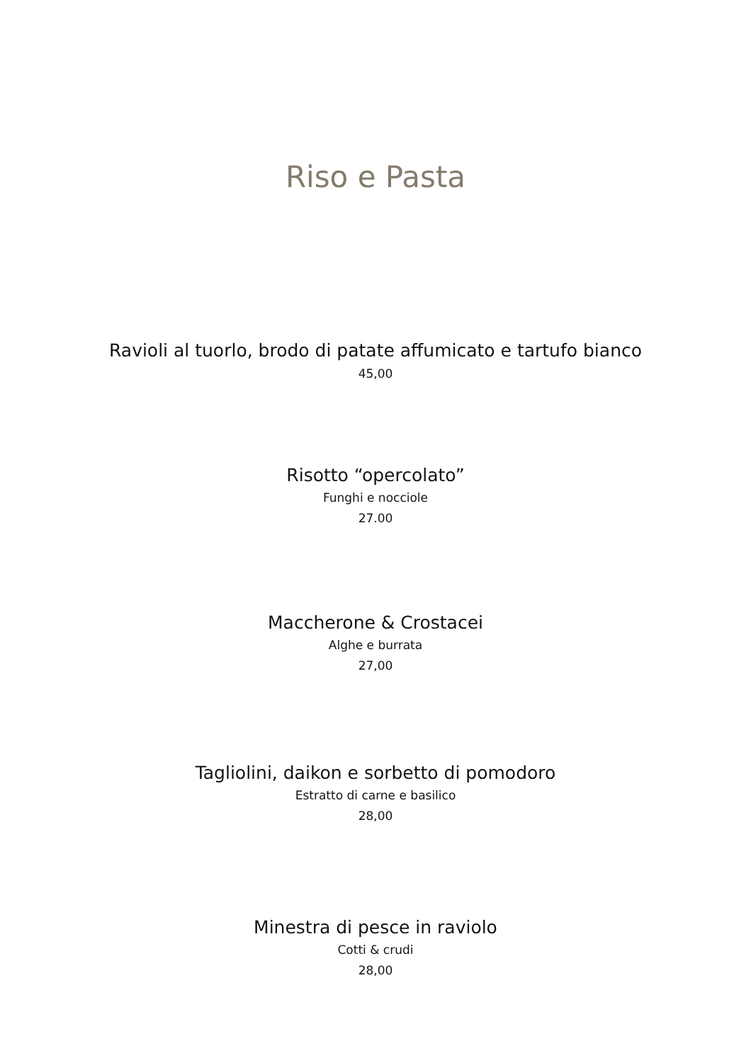Riso e Pasta
Ravioli al tuorlo, brodo di patate affumicato e tartufo bianco
45,00
Risotto “opercolato”
Funghi e nocciole
27.00
Maccherone & Crostacei
Alghe e burrata
27,00
Tagliolini, daikon e sorbetto di pomodoro
Estratto di carne e basilico
28,00
Minestra di pesce in raviolo
Cotti & crudi
28,00